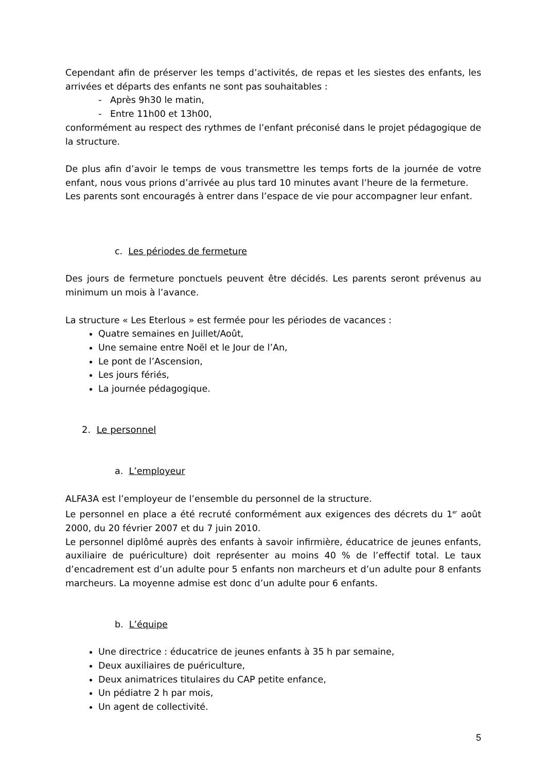Cependant afin de préserver les temps d’activités, de repas et les siestes des enfants, les arrivées et départs des enfants ne sont pas souhaitables :
- Après 9h30 le matin,
- Entre 11h00 et 13h00,
conformément au respect des rythmes de l’enfant préconisé dans le projet pédagogique de la structure.
De plus afin d’avoir le temps de vous transmettre les temps forts de la journée de votre enfant, nous vous prions d’arrivée au plus tard 10 minutes avant l’heure de la fermeture.
Les parents sont encouragés à entrer dans l’espace de vie pour accompagner leur enfant.
c. Les périodes de fermeture
Des jours de fermeture ponctuels peuvent être décidés. Les parents seront prévenus au minimum un mois à l’avance.
La structure « Les Eterlous » est fermée pour les périodes de vacances :
Quatre semaines en Juillet/Août,
Une semaine entre Noël et le Jour de l’An,
Le pont de l’Ascension,
Les jours fériés,
La journée pédagogique.
2. Le personnel
a. L’employeur
ALFA3A est l’employeur de l’ensemble du personnel de la structure.
Le personnel en place a été recruté conformément aux exigences des décrets du 1<sup>er</sup> août 2000, du 20 février 2007 et du 7 juin 2010.
Le personnel diplômé auprès des enfants à savoir infirmière, éducatrice de jeunes enfants, auxiliaire de puériculture) doit représenter au moins 40 % de l’effectif total. Le taux d’encadrement est d’un adulte pour 5 enfants non marcheurs et d’un adulte pour 8 enfants marcheurs. La moyenne admise est donc d’un adulte pour 6 enfants.
b. L’équipe
Une directrice : éducatrice de jeunes enfants à 35 h par semaine,
Deux auxiliaires de puériculture,
Deux animatrices titulaires du CAP petite enfance,
Un pédiatre 2 h par mois,
Un agent de collectivité.
5